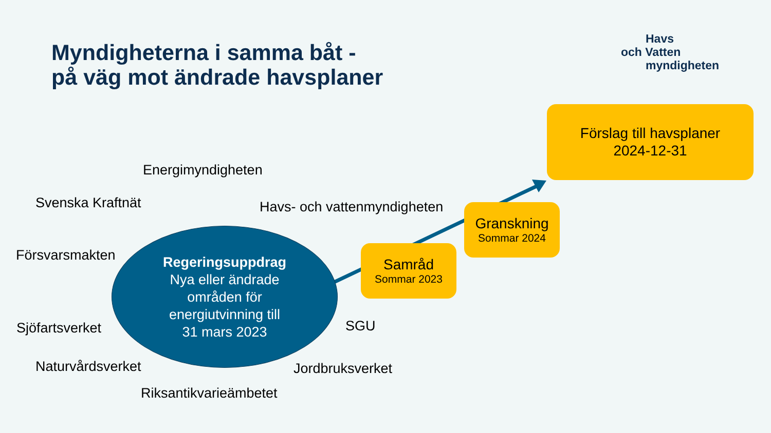Myndigheterna i samma båt -
på väg mot ändrade havsplaner
Havs
och Vatten
myndigheten
Förslag till havsplaner
2024-12-31
Energimyndigheten
Svenska Kraftnät Havs- och vattenmyndigheten
Granskning
Sommar 2024
Försvarsmakten
Samråd
Sommar 2023
Regeringsuppdrag
Nya eller ändrade
områden för
energiutvinning till
31 mars 2023
SGU
Sjöfartsverket
Naturvårdsverket Jordbruksverket
Riksantikvarieämbetet